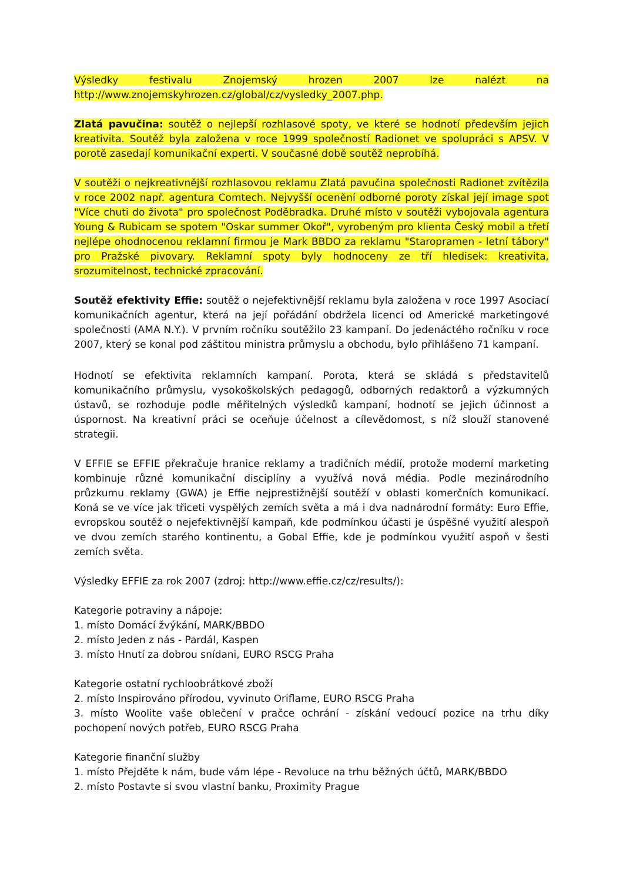Výsledky festivalu Znojemský hrozen 2007 lze nalézt na http://www.znojemskyhrozen.cz/global/cz/vysledky_2007.php.
Zlatá pavučina: soutěž o nejlepší rozhlasové spoty, ve které se hodnotí především jejich kreativita. Soutěž byla založena v roce 1999 společností Radionet ve spolupráci s APSV. V porotě zasedají komunikační experti. V současné době soutěž neprobíhá.
V soutěži o nejkreativnější rozhlasovou reklamu Zlatá pavučina společnosti Radionet zvítězila v roce 2002 např. agentura Comtech. Nejvyšší ocenění odborné poroty získal její image spot "Více chuti do života" pro společnost Poděbradka. Druhé místo v soutěži vybojovala agentura Young & Rubicam se spotem "Oskar summer Okoř", vyrobeným pro klienta Český mobil a třetí nejlépe ohodnocenou reklamní firmou je Mark BBDO za reklamu "Staropramen - letní tábory" pro Pražské pivovary. Reklamní spoty byly hodnoceny ze tří hledisek: kreativita, srozumitelnost, technické zpracování.
Soutěž efektivity Effie: soutěž o nejefektivnější reklamu byla založena v roce 1997 Asociací komunikačních agentur, která na její pořádání obdržela licenci od Americké marketingové společnosti (AMA N.Y.). V prvním ročníku soutěžilo 23 kampaní. Do jedenáctého ročníku v roce 2007, který se konal pod záštitou ministra průmyslu a obchodu, bylo přihlášeno 71 kampaní.
Hodnotí se efektivita reklamních kampaní. Porota, která se skládá s představitelů komunikačního průmyslu, vysokoškolských pedagogů, odborných redaktorů a výzkumných ústavů, se rozhoduje podle měřitelných výsledků kampaní, hodnotí se jejich účinnost a úspornost. Na kreativní práci se oceňuje účelnost a cílevědomost, s níž slouží stanovené strategii.
V EFFIE se EFFIE překračuje hranice reklamy a tradičních médií, protože moderní marketing kombinuje různé komunikační disciplíny a využívá nová média. Podle mezinárodního průzkumu reklamy (GWA) je Effie nejprestižnější soutěží v oblasti komerčních komunikací. Koná se ve více jak třiceti vyspělých zemích světa a má i dva nadnárodní formáty: Euro Effie, evropskou soutěž o nejefektivnější kampaň, kde podmínkou účasti je úspěšné využití alespoň ve dvou zemích starého kontinentu, a Gobal Effie, kde je podmínkou využití aspoň v šesti zemích světa.
Výsledky EFFIE za rok 2007 (zdroj: http://www.effie.cz/cz/results/):
Kategorie potraviny a nápoje:
1. místo Domácí žvýkání, MARK/BBDO
2. místo Jeden z nás - Pardál, Kaspen
3. místo Hnutí za dobrou snídani, EURO RSCG Praha
Kategorie ostatní rychloobrátkové zboží
2. místo Inspirováno přírodou, vyvinuto Oriflame, EURO RSCG Praha
3. místo Woolite vaše oblečení v pračce ochrání - získání vedoucí pozice na trhu díky pochopení nových potřeb, EURO RSCG Praha
Kategorie finanční služby
1. místo Přejděte k nám, bude vám lépe - Revoluce na trhu běžných účtů, MARK/BBDO
2. místo Postavte si svou vlastní banku, Proximity Prague